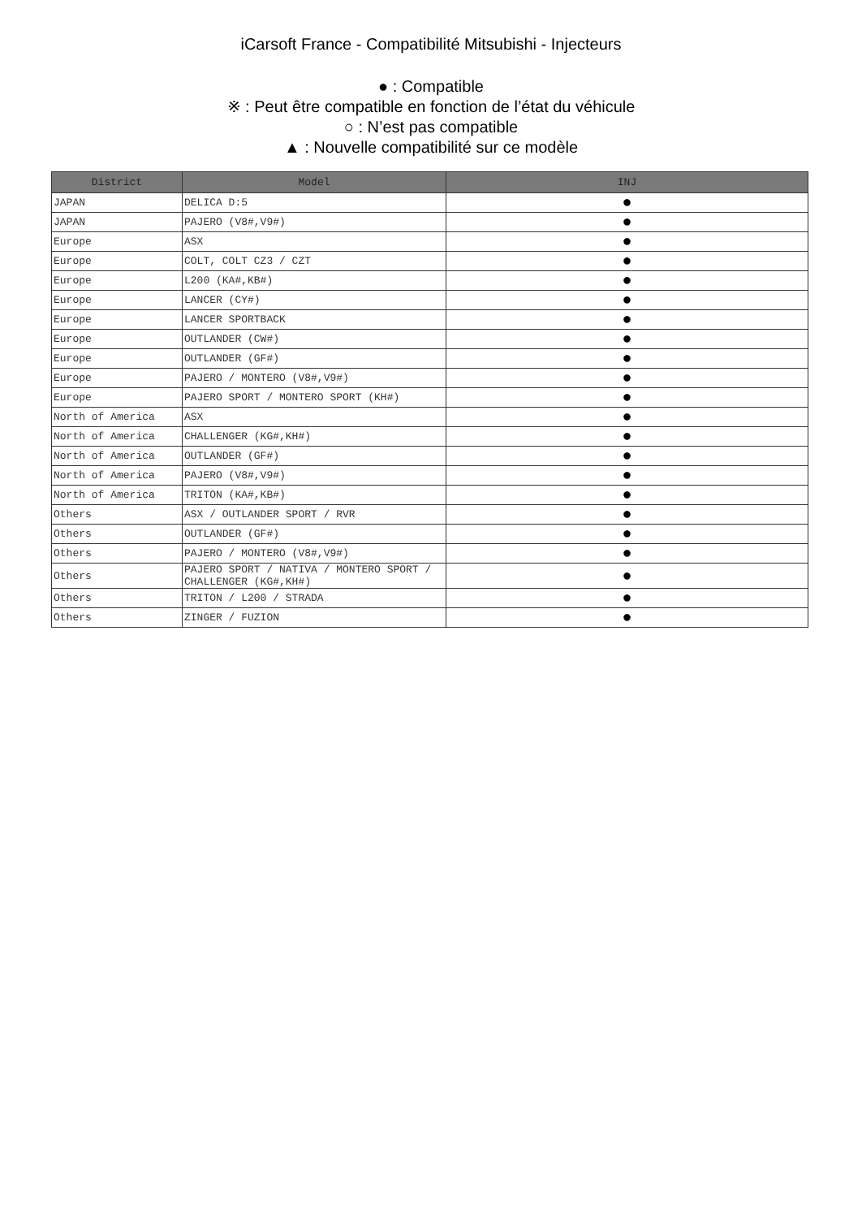iCarsoft France - Compatibilité Mitsubishi - Injecteurs
● : Compatible
※ : Peut être compatible en fonction de l’état du véhicule
○ : N’est pas compatible
▲ : Nouvelle compatibilité sur ce modèle
| District | Model | INJ |
| --- | --- | --- |
| JAPAN | DELICA D:5 | ● |
| JAPAN | PAJERO (V8#,V9#) | ● |
| Europe | ASX | ● |
| Europe | COLT, COLT CZ3 / CZT | ● |
| Europe | L200 (KA#,KB#) | ● |
| Europe | LANCER (CY#) | ● |
| Europe | LANCER SPORTBACK | ● |
| Europe | OUTLANDER (CW#) | ● |
| Europe | OUTLANDER (GF#) | ● |
| Europe | PAJERO / MONTERO (V8#,V9#) | ● |
| Europe | PAJERO SPORT / MONTERO SPORT (KH#) | ● |
| North of America | ASX | ● |
| North of America | CHALLENGER (KG#,KH#) | ● |
| North of America | OUTLANDER (GF#) | ● |
| North of America | PAJERO (V8#,V9#) | ● |
| North of America | TRITON (KA#,KB#) | ● |
| Others | ASX / OUTLANDER SPORT / RVR | ● |
| Others | OUTLANDER (GF#) | ● |
| Others | PAJERO / MONTERO (V8#,V9#) | ● |
| Others | PAJERO SPORT / NATIVA / MONTERO SPORT / CHALLENGER (KG#,KH#) | ● |
| Others | TRITON / L200 / STRADA | ● |
| Others | ZINGER / FUZION | ● |